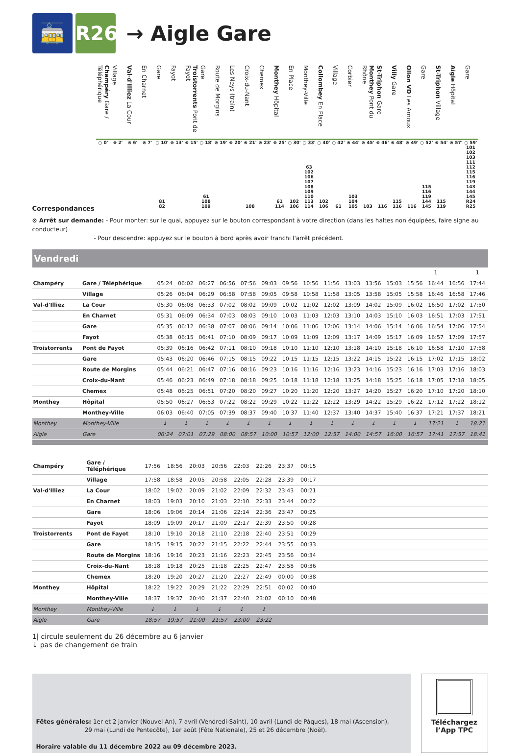🚋 R26
→ Aigle Gare
| Champéry Gare / Téléphérique | Village | Val-d'Illiez La Cour | En Charnet | Gare | Fayot | Troistorrents Pont de Fayot | Gare | Route de Morgins | Les Neys (train) | Croix-du-Nant | Chemex | Monthey Hôpital | En Place | Monthey-Ville | Collombey En Place | Village | Corbier | Monthey Pont du Rhône | St-Triphon Gare | Villy Gare | Ollon VD Les Arnoux | Gare | St-Triphon Village | Aigle Hôpital | Gare |
| ○ 0' | ⊗ 2' | ⊗ 6' | ⊗ 7' | ○ 10' | ⊗ 13' | ⊗ 15' | ○ 18' | ⊗ 19' | ⊗ 20' | ⊗ 21' | ⊗ 23' | ⊗ 25' | ○ 30' | ○ 33' | ○ 40' | ○ 42' | ⊗ 44' | ⊗ 45' | ⊗ 46' | ⊗ 48' | ⊗ 49' | ○ 52' | ⊗ 54' | ⊗ 57' | ○ 59' |
| | | | | 81 82 | | | 61 108 109 | | | 108 | | 61 114 | 102 106 | 63 102 106 107 108 109 110 113 114 | 102 106 | 61 | 103 104 105 | 103 | 116 | 115 116 | 116 | 115 116 119 144 145 | 115 119 | | 101 102 103 111 112 115 116 119 143 144 145 R24 R25 |
Correspondances
⊗ Arrêt sur demande: - Pour monter: sur le quai, appuyez sur le bouton correspondant à votre direction (dans les haltes non équipées, faire signe au conducteur)
- Pour descendre: appuyez sur le bouton à bord après avoir franchi l'arrêt précédent.
Vendredi
| | | | | | | | | | | | | | | | 1 | | 1 |
| Champéry | Gare / Téléphérique | 05:24 | 06:02 | 06:27 | 06:56 | 07:56 | 09:03 | 09:56 | 10:56 | 11:56 | 13:03 | 13:56 | 15:03 | 15:56 | 16:44 | 16:56 | 17:44 |
| | Village | 05:26 | 06:04 | 06:29 | 06:58 | 07:58 | 09:05 | 09:58 | 10:58 | 11:58 | 13:05 | 13:58 | 15:05 | 15:58 | 16:46 | 16:58 | 17:46 |
| Val-d'Illiez | La Cour | 05:30 | 06:08 | 06:33 | 07:02 | 08:02 | 09:09 | 10:02 | 11:02 | 12:02 | 13:09 | 14:02 | 15:09 | 16:02 | 16:50 | 17:02 | 17:50 |
| | En Charnet | 05:31 | 06:09 | 06:34 | 07:03 | 08:03 | 09:10 | 10:03 | 11:03 | 12:03 | 13:10 | 14:03 | 15:10 | 16:03 | 16:51 | 17:03 | 17:51 |
| | Gare | 05:35 | 06:12 | 06:38 | 07:07 | 08:06 | 09:14 | 10:06 | 11:06 | 12:06 | 13:14 | 14:06 | 15:14 | 16:06 | 16:54 | 17:06 | 17:54 |
| | Fayot | 05:38 | 06:15 | 06:41 | 07:10 | 08:09 | 09:17 | 10:09 | 11:09 | 12:09 | 13:17 | 14:09 | 15:17 | 16:09 | 16:57 | 17:09 | 17:57 |
| Troistorrents | Pont de Fayot | 05:39 | 06:16 | 06:42 | 07:11 | 08:10 | 09:18 | 10:10 | 11:10 | 12:10 | 13:18 | 14:10 | 15:18 | 16:10 | 16:58 | 17:10 | 17:58 |
| | Gare | 05:43 | 06:20 | 06:46 | 07:15 | 08:15 | 09:22 | 10:15 | 11:15 | 12:15 | 13:22 | 14:15 | 15:22 | 16:15 | 17:02 | 17:15 | 18:02 |
| | Route de Morgins | 05:44 | 06:21 | 06:47 | 07:16 | 08:16 | 09:23 | 10:16 | 11:16 | 12:16 | 13:23 | 14:16 | 15:23 | 16:16 | 17:03 | 17:16 | 18:03 |
| | Croix-du-Nant | 05:46 | 06:23 | 06:49 | 07:18 | 08:18 | 09:25 | 10:18 | 11:18 | 12:18 | 13:25 | 14:18 | 15:25 | 16:18 | 17:05 | 17:18 | 18:05 |
| | Chemex | 05:48 | 06:25 | 06:51 | 07:20 | 08:20 | 09:27 | 10:20 | 11:20 | 12:20 | 13:27 | 14:20 | 15:27 | 16:20 | 17:10 | 17:20 | 18:10 |
| Monthey | Hôpital | 05:50 | 06:27 | 06:53 | 07:22 | 08:22 | 09:29 | 10:22 | 11:22 | 12:22 | 13:29 | 14:22 | 15:29 | 16:22 | 17:12 | 17:22 | 18:12 |
| | Monthey-Ville | 06:03 | 06:40 | 07:05 | 07:39 | 08:37 | 09:40 | 10:37 | 11:40 | 12:37 | 13:40 | 14:37 | 15:40 | 16:37 | 17:21 | 17:37 | 18:21 |
| Monthey | Monthey-Ville | ↓ | ↓ | ↓ | ↓ | ↓ | ↓ | ↓ | ↓ | ↓ | ↓ | ↓ | ↓ | ↓ | 17:21 | ↓ | 18:21 |
| Aigle | Gare | 06:24 | 07:01 | 07:29 | 08:00 | 08:57 | 10:00 | 10:57 | 12:00 | 12:57 | 14:00 | 14:57 | 16:00 | 16:57 | 17:41 | 17:57 | 18:41 |
| Champéry | Gare / Téléphérique | 17:56 | 18:56 | 20:03 | 20:56 | 22:03 | 22:26 | 23:37 | 00:15 | |
| | Village | 17:58 | 18:58 | 20:05 | 20:58 | 22:05 | 22:28 | 23:39 | 00:17 | |
| Val-d'Illiez | La Cour | 18:02 | 19:02 | 20:09 | 21:02 | 22:09 | 22:32 | 23:43 | 00:21 | |
| | En Charnet | 18:03 | 19:03 | 20:10 | 21:03 | 22:10 | 22:33 | 23:44 | 00:22 | |
| | Gare | 18:06 | 19:06 | 20:14 | 21:06 | 22:14 | 22:36 | 23:47 | 00:25 | |
| | Fayot | 18:09 | 19:09 | 20:17 | 21:09 | 22:17 | 22:39 | 23:50 | 00:28 | |
| Troistorrents | Pont de Fayot | 18:10 | 19:10 | 20:18 | 21:10 | 22:18 | 22:40 | 23:51 | 00:29 | |
| | Gare | 18:15 | 19:15 | 20:22 | 21:15 | 22:22 | 22:44 | 23:55 | 00:33 | |
| | Route de Morgins | 18:16 | 19:16 | 20:23 | 21:16 | 22:23 | 22:45 | 23:56 | 00:34 | |
| | Croix-du-Nant | 18:18 | 19:18 | 20:25 | 21:18 | 22:25 | 22:47 | 23:58 | 00:36 | |
| | Chemex | 18:20 | 19:20 | 20:27 | 21:20 | 22:27 | 22:49 | 00:00 | 00:38 | |
| Monthey | Hôpital | 18:22 | 19:22 | 20:29 | 21:22 | 22:29 | 22:51 | 00:02 | 00:40 | |
| | Monthey-Ville | 18:37 | 19:37 | 20:40 | 21:37 | 22:40 | 23:02 | 00:10 | 00:48 | |
| Monthey | Monthey-Ville | ↓ | ↓ | ↓ | ↓ | ↓ | ↓ | | | |
| Aigle | Gare | 18:57 | 19:57 | 21:00 | 21:57 | 23:00 | 23:22 | | | |
1| circule seulement du 26 décembre au 6 janvier
↓ pas de changement de train
Fêtes générales: 1er et 2 janvier (Nouvel An), 7 avril (Vendredi-Saint), 10 avril (Lundi de Pâques), 18 mai (Ascension),
29 mai (Lundi de Pentecôte), 1er août (Fête Nationale), 25 et 26 décembre (Noël).
Horaire valable du 11 décembre 2022 au 09 décembre 2023.
Téléchargez
l’App TPC